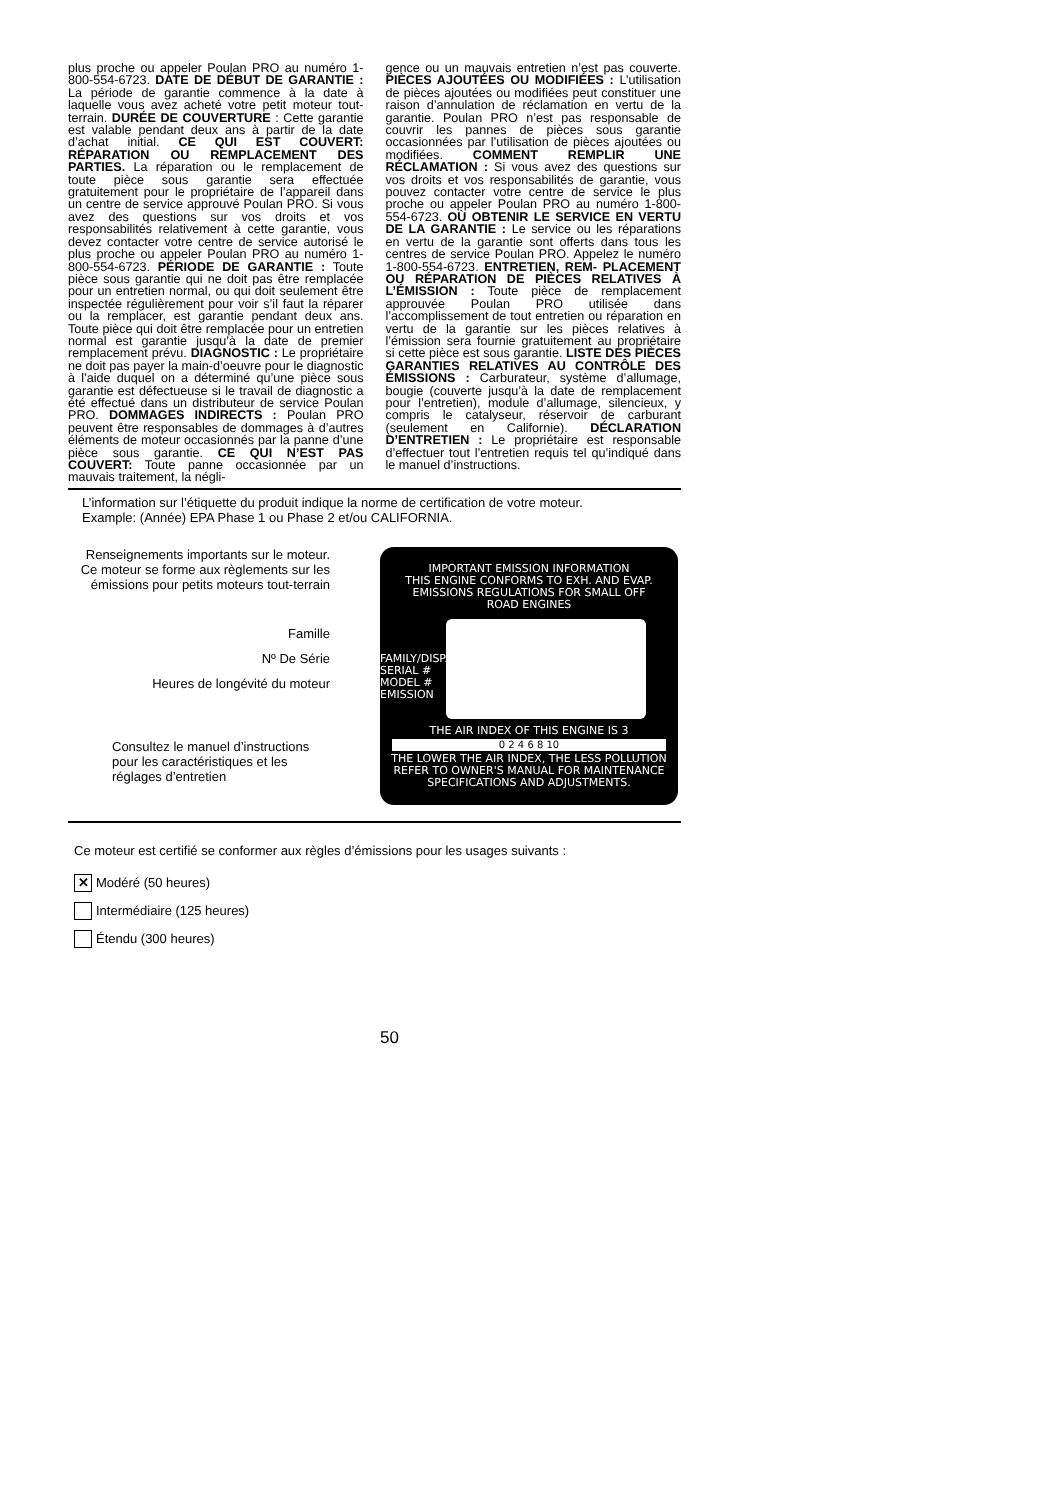plus proche ou appeler Poulan PRO au numéro 1-800-554-6723. DATE DE DÉBUT DE GARANTIE : La période de garantie commence à la date à laquelle vous avez acheté votre petit moteur tout-terrain. DURÉE DE COUVERTURE : Cette garantie est valable pendant deux ans à partir de la date d’achat initial. CE QUI EST COUVERT: RÉPARATION OU REMPLACEMENT DES PARTIES. La réparation ou le remplacement de toute pièce sous garantie sera effectuée gratuitement pour le propriétaire de l’appareil dans un centre de service approuvé Poulan PRO. Si vous avez des questions sur vos droits et vos responsabilités relativement à cette garantie, vous devez contacter votre centre de service autorisé le plus proche ou appeler Poulan PRO au numéro 1-800-554-6723. PÉRIODE DE GARANTIE : Toute pièce sous garantie qui ne doit pas être remplacée pour un entretien normal, ou qui doit seulement être inspectée régulièrement pour voir s’il faut la réparer ou la remplacer, est garantie pendant deux ans. Toute pièce qui doit être remplacée pour un entretien normal est garantie jusqu’à la date de premier remplacement prévu. DIAGNOSTIC : Le propriétaire ne doit pas payer la main-d’oeuvre pour le diagnostic à l’aide duquel on a déterminé qu’une pièce sous garantie est défectueuse si le travail de diagnostic a été effectué dans un distributeur de service Poulan PRO. DOMMAGES INDIRECTS : Poulan PRO peuvent être responsables de dommages à d’autres éléments de moteur occasionnés par la panne d’une pièce sous garantie. CE QUI N’EST PAS COUVERT: Toute panne occasionnée par un mauvais traitement, la négli-
gence ou un mauvais entretien n’est pas couverte. PIÈCES AJOUTÉES OU MODIFIÉES : L’utilisation de pièces ajoutées ou modifiées peut constituer une raison d’annulation de réclamation en vertu de la garantie. Poulan PRO n’est pas responsable de couvrir les pannes de pièces sous garantie occasionnées par l’utilisation de pièces ajoutées ou modifiées. COMMENT REMPLIR UNE RÉCLAMATION : Si vous avez des questions sur vos droits et vos responsabilités de garantie, vous pouvez contacter votre centre de service le plus proche ou appeler Poulan PRO au numéro 1-800-554-6723. OÙ OBTENIR LE SERVICE EN VERTU DE LA GARANTIE : Le service ou les réparations en vertu de la garantie sont offerts dans tous les centres de service Poulan PRO. Appelez le numéro 1-800-554-6723. ENTRETIEN, REM- PLACEMENT OU RÉPARATION DE PIÈCES RELATIVES À L’ÉMISSION : Toute pièce de remplacement approuvée Poulan PRO utilisée dans l’accomplissement de tout entretien ou réparation en vertu de la garantie sur les pièces relatives à l’émission sera fournie gratuitement au propriétaire si cette pièce est sous garantie. LISTE DES PIÈCES GARANTIES RELATIVES AU CONTRÔLE DES ÉMISSIONS : Carburateur, système d’allumage, bougie (couverte jusqu’à la date de remplacement pour l’entretien), module d’allumage, silencieux, y compris le catalyseur, réservoir de carburant (seulement en Californie). DÉCLARATION D’ENTRETIEN : Le propriétaire est responsable d’effectuer tout l’entretien requis tel qu’indiqué dans le manuel d’instructions.
L’information sur l’étiquette du produit indique la norme de certification de votre moteur.
Example: (Année) EPA Phase 1 ou Phase 2 et/ou CALIFORNIA.
Renseignements importants sur le moteur. Ce moteur se forme aux règlements sur les émissions pour petits moteurs tout-terrain
Famille
Nº De Série
Heures de longévité du moteur
Consultez le manuel d’instructions pour les caractéristiques et les réglages d’entretien
IMPORTANT EMISSION INFORMATION
THIS ENGINE CONFORMS TO EXH. AND EVAP.
EMISSIONS REGULATIONS FOR SMALL OFF
ROAD ENGINES
FAMILY/DISP.
SERIAL #
MODEL #
EMISSION
THE AIR INDEX OF THIS ENGINE IS 3
0 2 4 6 8 10
THE LOWER THE AIR INDEX, THE LESS POLLUTION
REFER TO OWNER'S MANUAL FOR MAINTENANCE
SPECIFICATIONS AND ADJUSTMENTS.
Ce moteur est certifié se conformer aux règles d’émissions pour les usages suivants :
✕
Modéré (50 heures)
Intermédiaire (125 heures)
Étendu (300 heures)
50